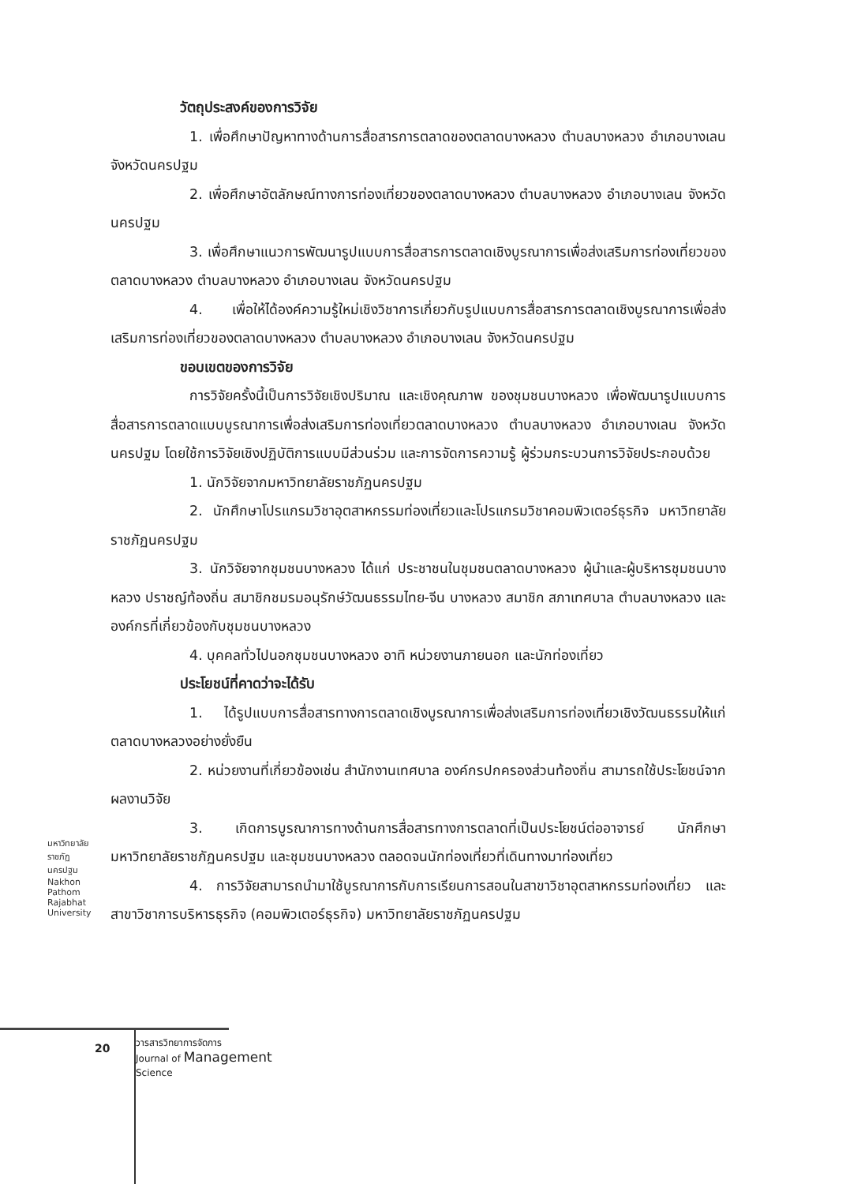วัตถุประสงค์ของการวิจัย
1. เพื่อศึกษาปัญหาทางด้านการสื่อสารการตลาดของตลาดบางหลวง ตำบลบางหลวง อำเภอบางเลน จังหวัดนครปฐม
2. เพื่อศึกษาอัตลักษณ์ทางการท่องเที่ยวของตลาดบางหลวง ตำบลบางหลวง อำเภอบางเลน จังหวัดนครปฐม
3. เพื่อศึกษาแนวการพัฒนารูปแบบการสื่อสารการตลาดเชิงบูรณาการเพื่อส่งเสริมการท่องเที่ยวของตลาดบางหลวง ตำบลบางหลวง อำเภอบางเลน จังหวัดนครปฐม
4. เพื่อให้ได้องค์ความรู้ใหม่เชิงวิชาการเกี่ยวกับรูปแบบการสื่อสารการตลาดเชิงบูรณาการเพื่อส่งเสริมการท่องเที่ยวของตลาดบางหลวง ตำบลบางหลวง อำเภอบางเลน จังหวัดนครปฐม
ขอบเขตของการวิจัย
การวิจัยครั้งนี้เป็นการวิจัยเชิงปริมาณ และเชิงคุณภาพ ของชุมชนบางหลวง เพื่อพัฒนารูปแบบการสื่อสารการตลาดแบบบูรณาการเพื่อส่งเสริมการท่องเที่ยวตลาดบางหลวง ตำบลบางหลวง อำเภอบางเลน จังหวัดนครปฐม โดยใช้การวิจัยเชิงปฏิบัติการแบบมีส่วนร่วม และการจัดการความรู้ ผู้ร่วมกระบวนการวิจัยประกอบด้วย
1. นักวิจัยจากมหาวิทยาลัยราชภัฏนครปฐม
2. นักศึกษาโปรแกรมวิชาอุตสาหกรรมท่องเที่ยวและโปรแกรมวิชาคอมพิวเตอร์ธุรกิจ มหาวิทยาลัยราชภัฏนครปฐม
3. นักวิจัยจากชุมชนบางหลวง ได้แก่ ประชาชนในชุมชนตลาดบางหลวง ผู้นำและผู้บริหารชุมชนบางหลวง ปราชญ์ท้องถิ่น สมาชิกชมรมอนุรักษ์วัฒนธรรมไทย-จีน บางหลวง สมาชิก สภาเทศบาล ตำบลบางหลวง และองค์กรที่เกี่ยวข้องกับชุมชนบางหลวง
4. บุคคลทั่วไปนอกชุมชนบางหลวง อาทิ หน่วยงานภายนอก และนักท่องเที่ยว
ประโยชน์ที่คาดว่าจะได้รับ
1. ได้รูปแบบการสื่อสารทางการตลาดเชิงบูรณาการเพื่อส่งเสริมการท่องเที่ยวเชิงวัฒนธรรมให้แก่ตลาดบางหลวงอย่างยั่งยืน
2. หน่วยงานที่เกี่ยวข้องเช่น สำนักงานเทศบาล องค์กรปกครองส่วนท้องถิ่น สามารถใช้ประโยชน์จากผลงานวิจัย
3. เกิดการบูรณาการทางด้านการสื่อสารทางการตลาดที่เป็นประโยชน์ต่ออาจารย์ นักศึกษามหาวิทยาลัยราชภัฏนครปฐม และชุมชนบางหลวง ตลอดจนนักท่องเที่ยวที่เดินทางมาท่องเที่ยว
4. การวิจัยสามารถนำมาใช้บูรณาการกับการเรียนการสอนในสาขาวิชาอุตสาหกรรมท่องเที่ยว และสาขาวิชาการบริหารธุรกิจ (คอมพิวเตอร์ธุรกิจ) มหาวิทยาลัยราชภัฏนครปฐม
มหาวิทยาลัยราชภัฏนครปฐม Nakhon Pathom Rajabhat University
20
วารสารวิทยาการจัดการ
Journal of Management
Science